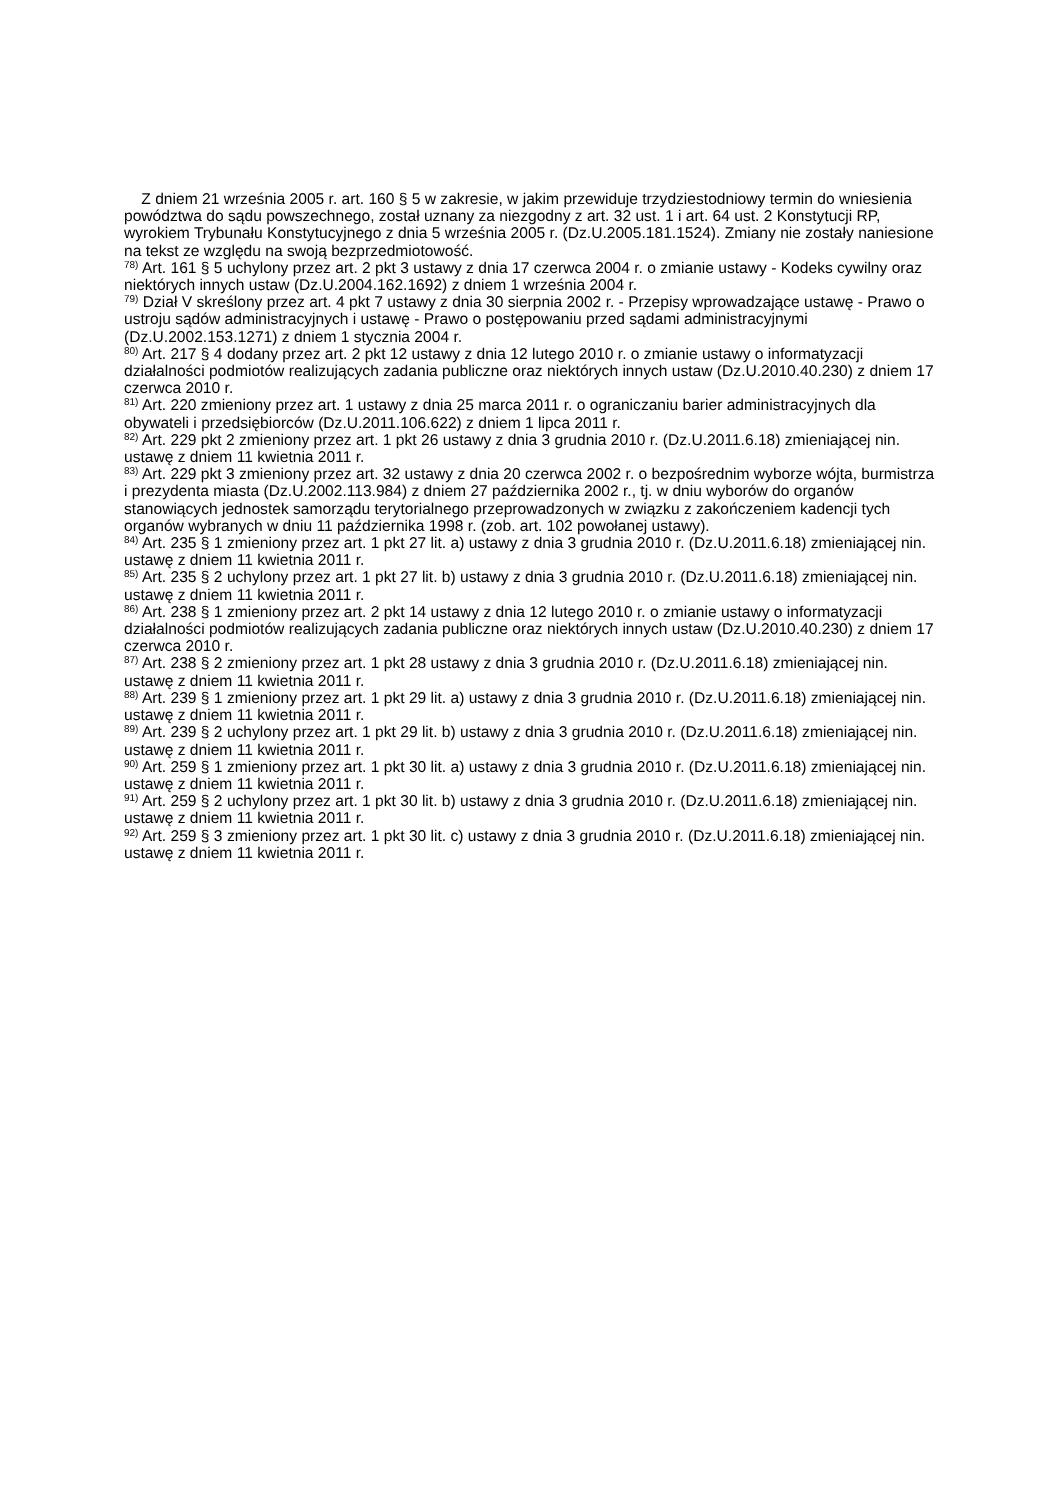Z dniem 21 września 2005 r. art. 160 § 5 w zakresie, w jakim przewiduje trzydziestodniowy termin do wniesienia powództwa do sądu powszechnego, został uznany za niezgodny z art. 32 ust. 1 i art. 64 ust. 2 Konstytucji RP, wyrokiem Trybunału Konstytucyjnego z dnia 5 września 2005 r. (Dz.U.2005.181.1524). Zmiany nie zostały naniesione na tekst ze względu na swoją bezprzedmiotowość.
<sup>78)</sup> Art. 161 § 5 uchylony przez art. 2 pkt 3 ustawy z dnia 17 czerwca 2004 r. o zmianie ustawy - Kodeks cywilny oraz niektórych innych ustaw (Dz.U.2004.162.1692) z dniem 1 września 2004 r.
<sup>79)</sup> Dział V skreślony przez art. 4 pkt 7 ustawy z dnia 30 sierpnia 2002 r. - Przepisy wprowadzające ustawę - Prawo o ustroju sądów administracyjnych i ustawę - Prawo o postępowaniu przed sądami administracyjnymi (Dz.U.2002.153.1271) z dniem 1 stycznia 2004 r.
<sup>80)</sup> Art. 217 § 4 dodany przez art. 2 pkt 12 ustawy z dnia 12 lutego 2010 r. o zmianie ustawy o informatyzacji działalności podmiotów realizujących zadania publiczne oraz niektórych innych ustaw (Dz.U.2010.40.230) z dniem 17 czerwca 2010 r.
<sup>81)</sup> Art. 220 zmieniony przez art. 1 ustawy z dnia 25 marca 2011 r. o ograniczaniu barier administracyjnych dla obywateli i przedsiębiorców (Dz.U.2011.106.622) z dniem 1 lipca 2011 r.
<sup>82)</sup> Art. 229 pkt 2 zmieniony przez art. 1 pkt 26 ustawy z dnia 3 grudnia 2010 r. (Dz.U.2011.6.18) zmieniającej nin. ustawę z dniem 11 kwietnia 2011 r.
<sup>83)</sup> Art. 229 pkt 3 zmieniony przez art. 32 ustawy z dnia 20 czerwca 2002 r. o bezpośrednim wyborze wójta, burmistrza i prezydenta miasta (Dz.U.2002.113.984) z dniem 27 października 2002 r., tj. w dniu wyborów do organów stanowiących jednostek samorządu terytorialnego przeprowadzonych w związku z zakończeniem kadencji tych organów wybranych w dniu 11 października 1998 r. (zob. art. 102 powołanej ustawy).
<sup>84)</sup> Art. 235 § 1 zmieniony przez art. 1 pkt 27 lit. a) ustawy z dnia 3 grudnia 2010 r. (Dz.U.2011.6.18) zmieniającej nin. ustawę z dniem 11 kwietnia 2011 r.
<sup>85)</sup> Art. 235 § 2 uchylony przez art. 1 pkt 27 lit. b) ustawy z dnia 3 grudnia 2010 r. (Dz.U.2011.6.18) zmieniającej nin. ustawę z dniem 11 kwietnia 2011 r.
<sup>86)</sup> Art. 238 § 1 zmieniony przez art. 2 pkt 14 ustawy z dnia 12 lutego 2010 r. o zmianie ustawy o informatyzacji działalności podmiotów realizujących zadania publiczne oraz niektórych innych ustaw (Dz.U.2010.40.230) z dniem 17 czerwca 2010 r.
<sup>87)</sup> Art. 238 § 2 zmieniony przez art. 1 pkt 28 ustawy z dnia 3 grudnia 2010 r. (Dz.U.2011.6.18) zmieniającej nin. ustawę z dniem 11 kwietnia 2011 r.
<sup>88)</sup> Art. 239 § 1 zmieniony przez art. 1 pkt 29 lit. a) ustawy z dnia 3 grudnia 2010 r. (Dz.U.2011.6.18) zmieniającej nin. ustawę z dniem 11 kwietnia 2011 r.
<sup>89)</sup> Art. 239 § 2 uchylony przez art. 1 pkt 29 lit. b) ustawy z dnia 3 grudnia 2010 r. (Dz.U.2011.6.18) zmieniającej nin. ustawę z dniem 11 kwietnia 2011 r.
<sup>90)</sup> Art. 259 § 1 zmieniony przez art. 1 pkt 30 lit. a) ustawy z dnia 3 grudnia 2010 r. (Dz.U.2011.6.18) zmieniającej nin. ustawę z dniem 11 kwietnia 2011 r.
<sup>91)</sup> Art. 259 § 2 uchylony przez art. 1 pkt 30 lit. b) ustawy z dnia 3 grudnia 2010 r. (Dz.U.2011.6.18) zmieniającej nin. ustawę z dniem 11 kwietnia 2011 r.
<sup>92)</sup> Art. 259 § 3 zmieniony przez art. 1 pkt 30 lit. c) ustawy z dnia 3 grudnia 2010 r. (Dz.U.2011.6.18) zmieniającej nin. ustawę z dniem 11 kwietnia 2011 r.